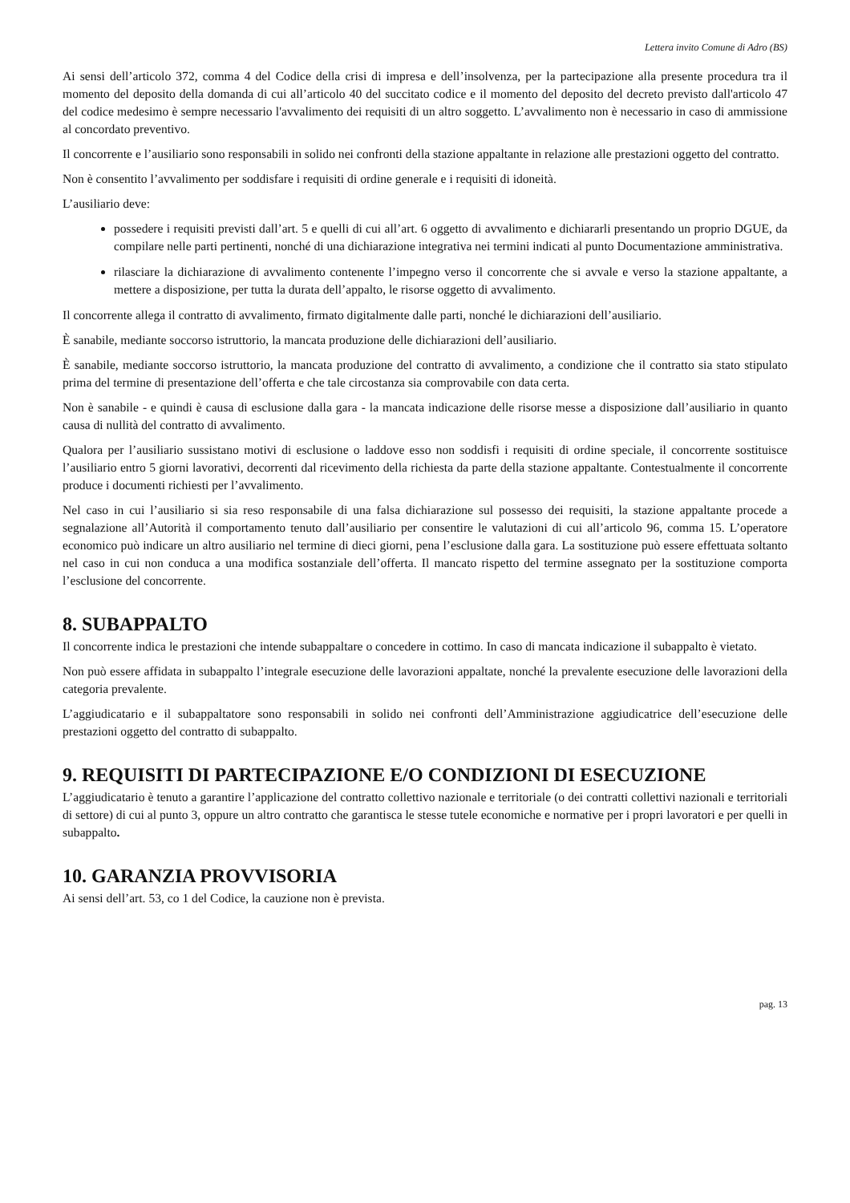Lettera invito Comune di Adro (BS)
Ai sensi dell’articolo 372, comma 4 del Codice della crisi di impresa e dell’insolvenza, per la partecipazione alla presente procedura tra il momento del deposito della domanda di cui all’articolo 40 del succitato codice e il momento del deposito del decreto previsto dall'articolo 47 del codice medesimo è sempre necessario l'avvalimento dei requisiti di un altro soggetto. L’avvalimento non è necessario in caso di ammissione al concordato preventivo.
Il concorrente e l’ausiliario sono responsabili in solido nei confronti della stazione appaltante in relazione alle prestazioni oggetto del contratto.
Non è consentito l’avvalimento per soddisfare i requisiti di ordine generale e i requisiti di idoneità.
L’ausiliario deve:
possedere i requisiti previsti dall’art. 5 e quelli di cui all’art. 6 oggetto di avvalimento e dichiararli presentando un proprio DGUE, da compilare nelle parti pertinenti, nonché di una dichiarazione integrativa nei termini indicati al punto Documentazione amministrativa.
rilasciare la dichiarazione di avvalimento contenente l’impegno verso il concorrente che si avvale e verso la stazione appaltante, a mettere a disposizione, per tutta la durata dell’appalto, le risorse oggetto di avvalimento.
Il concorrente allega il contratto di avvalimento, firmato digitalmente dalle parti, nonché le dichiarazioni dell’ausiliario.
È sanabile, mediante soccorso istruttorio, la mancata produzione delle dichiarazioni dell’ausiliario.
È sanabile, mediante soccorso istruttorio, la mancata produzione del contratto di avvalimento, a condizione che il contratto sia stato stipulato prima del termine di presentazione dell’offerta e che tale circostanza sia comprovabile con data certa.
Non è sanabile - e quindi è causa di esclusione dalla gara - la mancata indicazione delle risorse messe a disposizione dall’ausiliario in quanto causa di nullità del contratto di avvalimento.
Qualora per l’ausiliario sussistano motivi di esclusione o laddove esso non soddisfi i requisiti di ordine speciale, il concorrente sostituisce l’ausiliario entro 5 giorni lavorativi, decorrenti dal ricevimento della richiesta da parte della stazione appaltante. Contestualmente il concorrente produce i documenti richiesti per l’avvalimento.
Nel caso in cui l’ausiliario si sia reso responsabile di una falsa dichiarazione sul possesso dei requisiti, la stazione appaltante procede a segnalazione all’Autorità il comportamento tenuto dall’ausiliario per consentire le valutazioni di cui all’articolo 96, comma 15. L’operatore economico può indicare un altro ausiliario nel termine di dieci giorni, pena l’esclusione dalla gara. La sostituzione può essere effettuata soltanto nel caso in cui non conduca a una modifica sostanziale dell’offerta. Il mancato rispetto del termine assegnato per la sostituzione comporta l’esclusione del concorrente.
8. SUBAPPALTO
Il concorrente indica le prestazioni che intende subappaltare o concedere in cottimo. In caso di mancata indicazione il subappalto è vietato.
Non può essere affidata in subappalto l’integrale esecuzione delle lavorazioni appaltate, nonché la prevalente esecuzione delle lavorazioni della categoria prevalente.
L’aggiudicatario e il subappaltatore sono responsabili in solido nei confronti dell’Amministrazione aggiudicatrice dell’esecuzione delle prestazioni oggetto del contratto di subappalto.
9. REQUISITI DI PARTECIPAZIONE E/O CONDIZIONI DI ESECUZIONE
L’aggiudicatario è tenuto a garantire l’applicazione del contratto collettivo nazionale e territoriale (o dei contratti collettivi nazionali e territoriali di settore) di cui al punto 3, oppure un altro contratto che garantisca le stesse tutele economiche e normative per i propri lavoratori e per quelli in subappalto.
10. GARANZIA PROVVISORIA
Ai sensi dell’art. 53, co 1 del Codice, la cauzione non è prevista.
pag. 13